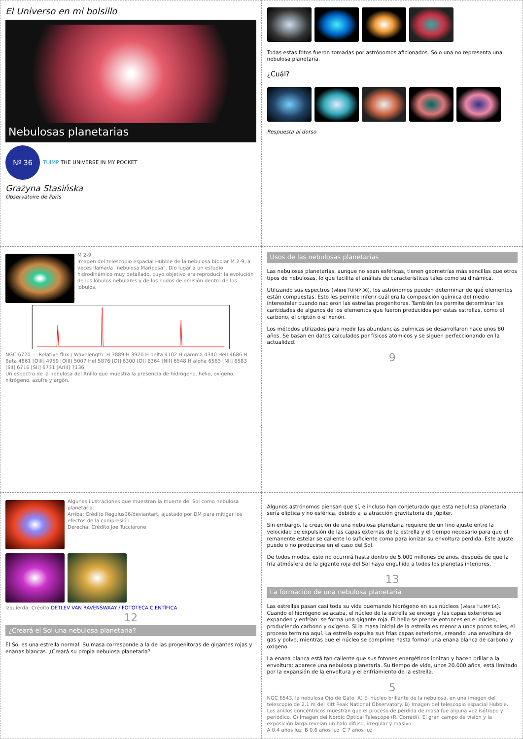El Universo en mi bolsillo
Nebulosas planetarias
Nº 36
TUIMP THE UNIVERSE IN MY POCKET
Grażyna Stasińska
Observatoire de Paris
Todas estas fotos fueron tomadas por astrónomos aficionados. Solo una no representa una nebulosa planetaria.
¿Cuál?
Respuesta al dorso
M 2-9
Imagen del telescopio espacial Hubble de la nebulosa bipolar M 2-9, a veces llamada "nebulosa Mariposa". Dio lugar a un estudio hidrodinámico muy detallado, cuyo objetivo era reproducir la evolución de los lóbulos nebulares y de los nudos de emisión dentro de los lóbulos.
NGC 6720 — Relative flux / Wavelength: H 3889 H 3970 H delta 4102 H gamma 4340 HeII 4686 H Beta 4861 [OIII] 4959 [OIII] 5007 HeI 5876 [OI] 6300 [OI] 6364 [NII] 6548 H alpha 6563 [NII] 6583 [SII] 6716 [SII] 6731 [ArIII] 7136
Un espectro de la nebulosa del Anillo que muestra la presencia de hidrógeno, helio, oxígeno, nitrógeno, azufre y argón.
Usos de las nebulosas planetarias
Las nebulosas planetarias, aunque no sean esféricas, tienen geometrías más sencillas que otros tipos de nebulosas, lo que facilita el análisis de características tales como su dinámica.
Utilizando sus espectros (véase TUIMP 30), los astrónomos pueden determinar de qué elementos están compuestas. Esto les permite inferir cuál era la composición química del medio interestelar cuando nacieron las estrellas progenitoras. También les permite determinar las cantidades de algunos de los elementos que fueron producidos por estas estrellas, como el carbono, el criptón o el xenón.
Los métodos utilizados para medir las abundancias químicas se desarrollaron hace unos 80 años. Se basan en datos calculados por físicos atómicos y se siguen perfeccionando en la actualidad.
9
Algunas ilustraciones que muestran la muerte del Sol como nebulosa planetaria.
Arriba: Crédito Regulus36/deviantart, ajustado por DM para mitigar los efectos de la compresión
Derecha: Crédito Joe Tucciarone
Izquierda: Crédito DETLEV VAN RAVENSWAAY / FOTOTECA CIENTÍFICA
12
¿Creará el Sol una nebulosa planetaria?
El Sol es una estrella normal. Su masa corresponde a la de las progenitoras de gigantes rojas y enanas blancas. ¿Creará su propia nebulosa planetaria?
Algunos astrónomos piensan que sí, e incluso han conjeturado que esta nebulosa planetaria sería elíptica y no esférica, debido a la atracción gravitatoria de Júpiter.
Sin embargo, la creación de una nebulosa planetaria requiere de un fino ajuste entre la velocidad de expulsión de las capas externas de la estrella y el tiempo necesario para que el remanente estelar se caliente lo suficiente como para ionizar su envoltura perdida. Este ajuste puede o no producirse en el caso del Sol.
De todos modos, esto no ocurrirá hasta dentro de 5.000 millones de años, después de que la fría atmósfera de la gigante roja del Sol haya engullido a todos los planetas interiores.
13
La formación de una nebulosa planetaria
Las estrellas pasan casi toda su vida quemando hidrógeno en sus núcleos (véase TUIMP 14). Cuando el hidrógeno se acaba, el núcleo de la estrella se encoge y las capas exteriores se expanden y enfrían: se forma una gigante roja. El helio se prende entonces en el núcleo, produciendo carbono y oxígeno. Si la masa inicial de la estrella es menor a unos pocos soles, el proceso termina aquí. La estrella expulsa sus frías capas exteriores, creando una envoltura de gas y polvo, mientras que el núcleo se comprime hasta formar una enana blanca de carbono y oxígeno.
La enana blanca está tan caliente que sus fotones energéticos ionizan y hacen brillar a la envoltura: aparece una nebulosa planetaria. Su tiempo de vida, unos 20.000 años, está limitado por la expansión de la envoltura y el enfriamiento de la estrella.
5
NGC 6543, la nebulosa Ojo de Gato. A) El núcleo brillante de la nebulosa, en una imagen del telescopio de 2.1 m del Kitt Peak National Observatory. B) Imagen del telescopio espacial Hubble. Los anillos concéntricos muestran que el proceso de pérdida de masa fue alguna vez isótropo y periódico. C) Imagen del Nordic Optical Telescope (R. Corradi). El gran campo de visión y la exposición larga revelan un halo difuso, irregular y masivo.
A 0.4 años luz B 0.6 años luz C 7 años luz